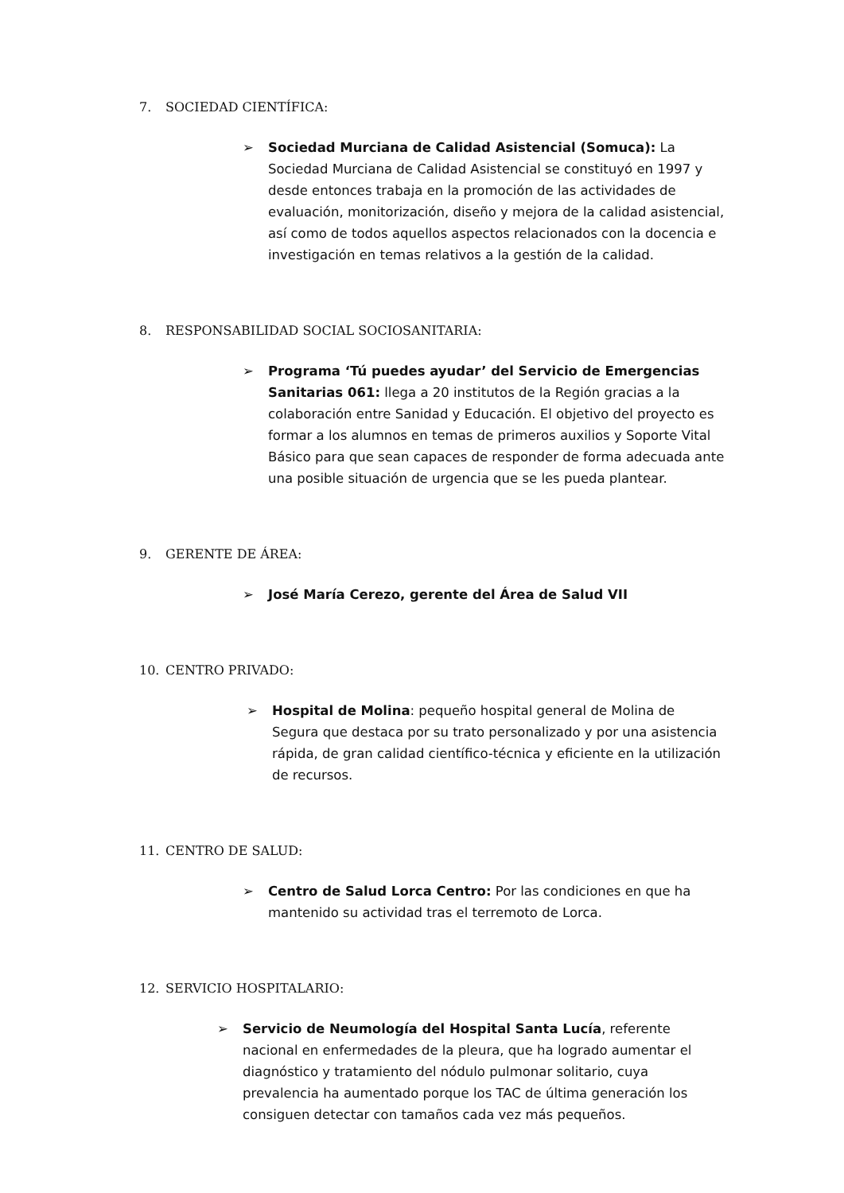7. SOCIEDAD CIENTÍFICA:
➢ Sociedad Murciana de Calidad Asistencial (Somuca): La Sociedad Murciana de Calidad Asistencial se constituyó en 1997 y desde entonces trabaja en la promoción de las actividades de evaluación, monitorización, diseño y mejora de la calidad asistencial, así como de todos aquellos aspectos relacionados con la docencia e investigación en temas relativos a la gestión de la calidad.
8. RESPONSABILIDAD SOCIAL SOCIOSANITARIA:
➢ Programa ‘Tú puedes ayudar’ del Servicio de Emergencias Sanitarias 061: llega a 20 institutos de la Región gracias a la colaboración entre Sanidad y Educación. El objetivo del proyecto es formar a los alumnos en temas de primeros auxilios y Soporte Vital Básico para que sean capaces de responder de forma adecuada ante una posible situación de urgencia que se les pueda plantear.
9. GERENTE DE ÁREA:
➢ José María Cerezo, gerente del Área de Salud VII
10. CENTRO PRIVADO:
➢ Hospital de Molina: pequeño hospital general de Molina de Segura que destaca por su trato personalizado y por una asistencia rápida, de gran calidad científico-técnica y eficiente en la utilización de recursos.
11. CENTRO DE SALUD:
➢ Centro de Salud Lorca Centro: Por las condiciones en que ha mantenido su actividad tras el terremoto de Lorca.
12. SERVICIO HOSPITALARIO:
➢ Servicio de Neumología del Hospital Santa Lucía, referente nacional en enfermedades de la pleura, que ha logrado aumentar el diagnóstico y tratamiento del nódulo pulmonar solitario, cuya prevalencia ha aumentado porque los TAC de última generación los consiguen detectar con tamaños cada vez más pequeños.